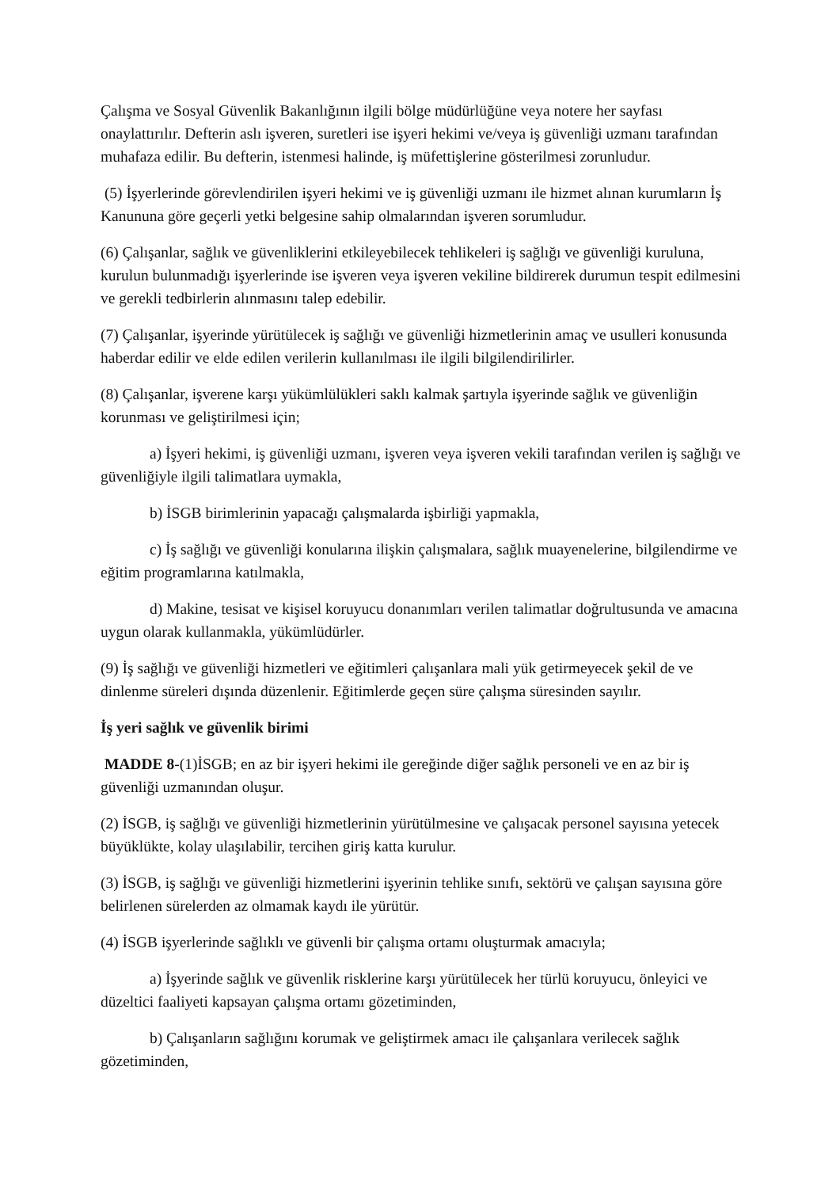Çalışma ve Sosyal Güvenlik Bakanlığının ilgili bölge müdürlüğüne veya notere her sayfası onaylattırılır. Defterin aslı işveren, suretleri ise işyeri hekimi ve/veya iş güvenliği uzmanı tarafından muhafaza edilir. Bu defterin, istenmesi halinde, iş müfettişlerine gösterilmesi zorunludur.
(5) İşyerlerinde görevlendirilen işyeri hekimi ve iş güvenliği uzmanı ile hizmet alınan kurumların İş Kanununa göre geçerli yetki belgesine sahip olmalarından işveren sorumludur.
(6) Çalışanlar, sağlık ve güvenliklerini etkileyebilecek tehlikeleri iş sağlığı ve güvenliği kuruluna, kurulun bulunmadığı işyerlerinde ise işveren veya işveren vekiline bildirerek durumun tespit edilmesini ve gerekli tedbirlerin alınmasını talep edebilir.
(7) Çalışanlar, işyerinde yürütülecek iş sağlığı ve güvenliği hizmetlerinin amaç ve usulleri konusunda haberdar edilir ve elde edilen verilerin kullanılması ile ilgili bilgilendirilirler.
(8) Çalışanlar, işverene karşı yükümlülükleri saklı kalmak şartıyla işyerinde sağlık ve güvenliğin korunması ve geliştirilmesi için;
a) İşyeri hekimi, iş güvenliği uzmanı, işveren veya işveren vekili tarafından verilen iş sağlığı ve güvenliğiyle ilgili talimatlara uymakla,
b) İSGB birimlerinin yapacağı çalışmalarda işbirliği yapmakla,
c) İş sağlığı ve güvenliği konularına ilişkin çalışmalara, sağlık muayenelerine, bilgilendirme ve eğitim programlarına katılmakla,
d) Makine, tesisat ve kişisel koruyucu donanımları verilen talimatlar doğrultusunda ve amacına uygun olarak kullanmakla, yükümlüdürler.
(9) İş sağlığı ve güvenliği hizmetleri ve eğitimleri çalışanlara mali yük getirmeyecek şekil de ve dinlenme süreleri dışında düzenlenir. Eğitimlerde geçen süre çalışma süresinden sayılır.
İş yeri sağlık ve güvenlik birimi
MADDE 8-(1)İSGB; en az bir işyeri hekimi ile gereğinde diğer sağlık personeli ve en az bir iş güvenliği uzmanından oluşur.
(2) İSGB, iş sağlığı ve güvenliği hizmetlerinin yürütülmesine ve çalışacak personel sayısına yetecek büyüklükte, kolay ulaşılabilir, tercihen giriş katta kurulur.
(3) İSGB, iş sağlığı ve güvenliği hizmetlerini işyerinin tehlike sınıfı, sektörü ve çalışan sayısına göre belirlenen sürelerden az olmamak kaydı ile yürütür.
(4) İSGB işyerlerinde sağlıklı ve güvenli bir çalışma ortamı oluşturmak amacıyla;
a) İşyerinde sağlık ve güvenlik risklerine karşı yürütülecek her türlü koruyucu, önleyici ve düzeltici faaliyeti kapsayan çalışma ortamı gözetiminden,
b) Çalışanların sağlığını korumak ve geliştirmek amacı ile çalışanlara verilecek sağlık gözetiminden,